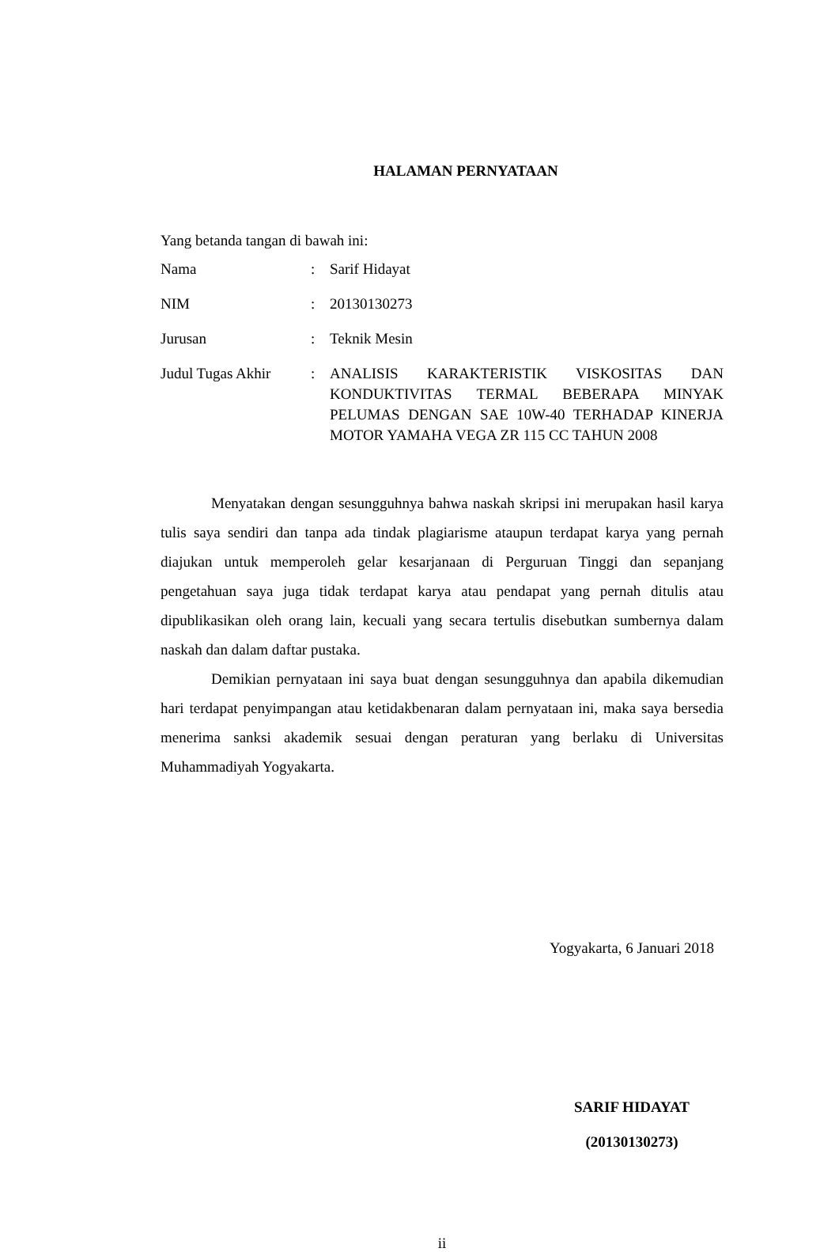HALAMAN PERNYATAAN
Yang betanda tangan di bawah ini:
| Nama | : | Sarif Hidayat |
| NIM | : | 20130130273 |
| Jurusan | : | Teknik Mesin |
| Judul Tugas Akhir | : | ANALISIS KARAKTERISTIK VISKOSITAS DAN KONDUKTIVITAS TERMAL BEBERAPA MINYAK PELUMAS DENGAN SAE 10W-40 TERHADAP KINERJA MOTOR YAMAHA VEGA ZR 115 CC TAHUN 2008 |
Menyatakan dengan sesungguhnya bahwa naskah skripsi ini merupakan hasil karya tulis saya sendiri dan tanpa ada tindak plagiarisme ataupun terdapat karya yang pernah diajukan untuk memperoleh gelar kesarjanaan di Perguruan Tinggi dan sepanjang pengetahuan saya juga tidak terdapat karya atau pendapat yang pernah ditulis atau dipublikasikan oleh orang lain, kecuali yang secara tertulis disebutkan sumbernya dalam naskah dan dalam daftar pustaka.
Demikian pernyataan ini saya buat dengan sesungguhnya dan apabila dikemudian hari terdapat penyimpangan atau ketidakbenaran dalam pernyataan ini, maka saya bersedia menerima sanksi akademik sesuai dengan peraturan yang berlaku di Universitas Muhammadiyah Yogyakarta.
Yogyakarta, 6 Januari 2018
SARIF HIDAYAT
(20130130273)
ii